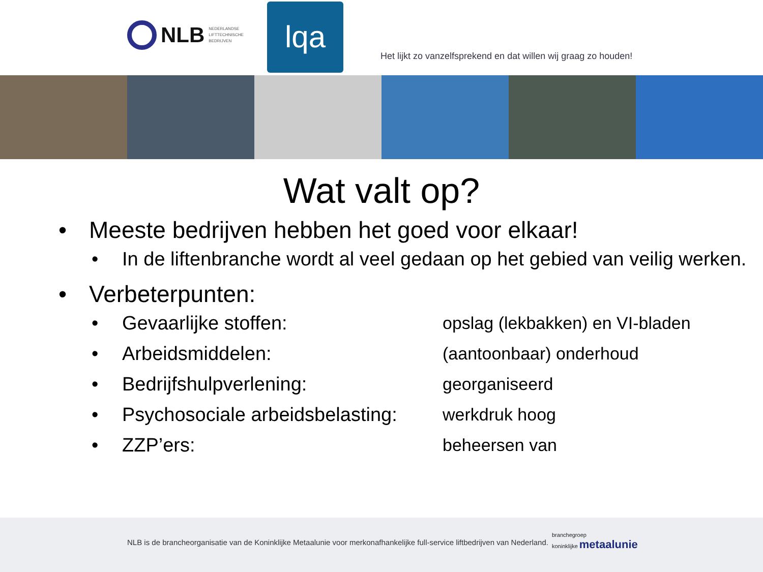NLB NEDERLANDSE
LIFTTECHNISCHE
BEDRIJVEN
lqa
Het lijkt zo vanzelfsprekend en dat willen wij graag zo houden!
Wat valt op?
• Meeste bedrijven hebben het goed voor elkaar!
• In de liftenbranche wordt al veel gedaan op het gebied van veilig werken.
• Verbeterpunten:
• Gevaarlijke stoffen: opslag (lekbakken) en VI-bladen
• Arbeidsmiddelen: (aantoonbaar) onderhoud
• Bedrijfshulpverlening: georganiseerd
• Psychosociale arbeidsbelasting: werkdruk hoog
• ZZP’ers: beheersen van
NLB is de brancheorganisatie van de Koninklijke Metaalunie voor merkonafhankelijke full-service liftbedrijven van Nederland.
branchegroep
koninklijke metaalunie